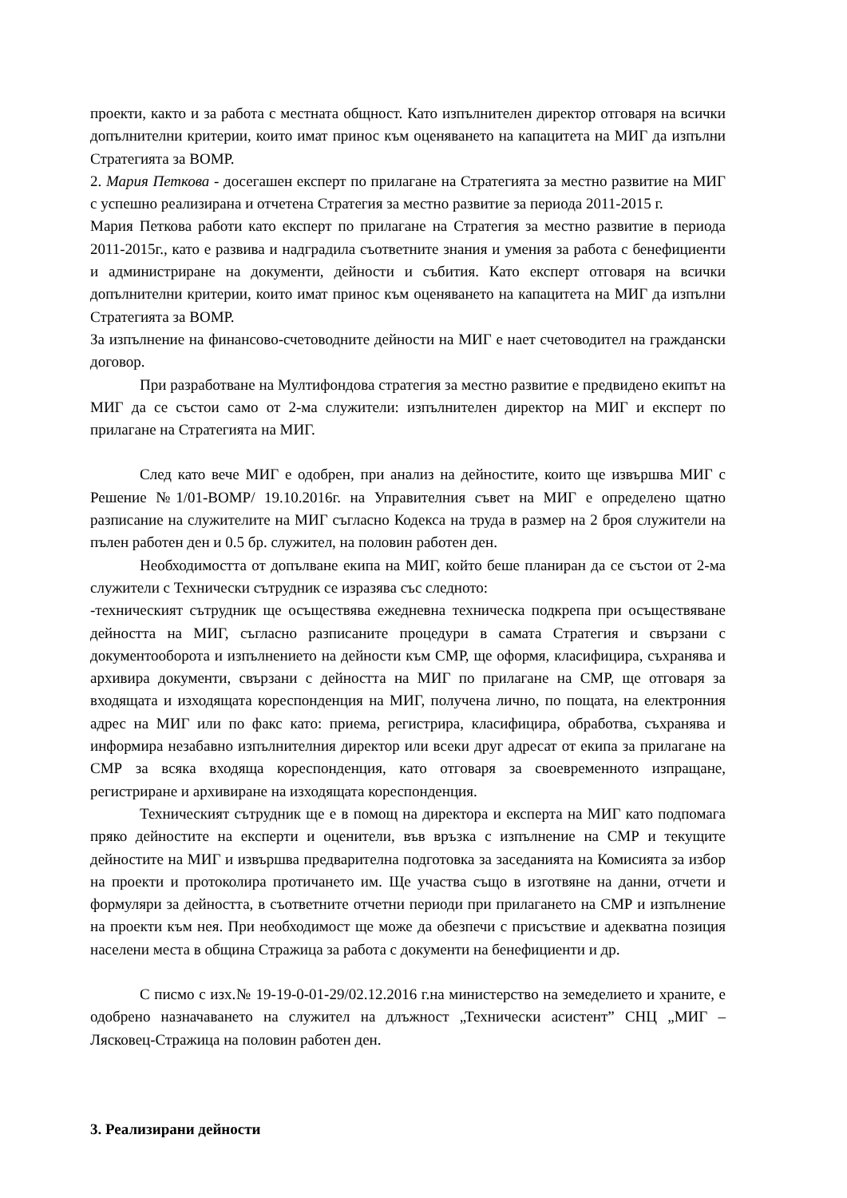проекти, както и за работа с местната общност. Като изпълнителен директор отговаря на всички допълнителни критерии, които имат принос към оценяването на капацитета на МИГ да изпълни Стратегията за ВОМР.
2. Мария Петкова - досегашен експерт по прилагане на Стратегията за местно развитие на МИГ с успешно реализирана и отчетена Стратегия за местно развитие за периода 2011-2015 г.
Мария Петкова работи като експерт по прилагане на Стратегия за местно развитие в периода 2011-2015г., като е развива и надградила съответните знания и умения за работа с бенефициенти и администриране на документи, дейности и събития. Като експерт отговаря на всички допълнителни критерии, които имат принос към оценяването на капацитета на МИГ да изпълни Стратегията за ВОМР.
За изпълнение на финансово-счетоводните дейности на МИГ е нает счетоводител на граждански договор.
При разработване на Мултифондова стратегия за местно развитие е предвидено екипът на МИГ да се състои само от 2-ма служители: изпълнителен директор на МИГ и експерт по прилагане на Стратегията на МИГ.
След като вече МИГ е одобрен, при анализ на дейностите, които ще извършва МИГ с Решение №1/01-ВОМР/ 19.10.2016г. на Управителния съвет на МИГ е определено щатно разписание на служителите на МИГ съгласно Кодекса на труда в размер на 2 броя служители на пълен работен ден и 0.5 бр. служител, на половин работен ден.
Необходимостта от допълване екипа на МИГ, който беше планиран да се състои от 2-ма служители с Технически сътрудник се изразява със следното:
-техническият сътрудник ще осъществява ежедневна техническа подкрепа при осъществяване дейността на МИГ, съгласно разписаните процедури в самата Стратегия и свързани с документооборота и изпълнението на дейности към СМР, ще оформя, класифицира, съхранява и архивира документи, свързани с дейността на МИГ по прилагане на СМР, ще отговаря за входящата и изходящата кореспонденция на МИГ, получена лично, по пощата, на електронния адрес на МИГ или по факс като: приема, регистрира, класифицира, обработва, съхранява и информира незабавно изпълнителния директор или всеки друг адресат от екипа за прилагане на СМР за всяка входяща кореспонденция, като отговаря за своевременното изпращане, регистриране и архивиране на изходящата кореспонденция.
Техническият сътрудник ще е в помощ на директора и експерта на МИГ като подпомага пряко дейностите на експерти и оценители, във връзка с изпълнение на СМР и текущите дейностите на МИГ и извършва предварителна подготовка за заседанията на Комисията за избор на проекти и протоколира протичането им. Ще участва също в изготвяне на данни, отчети и формуляри за дейността, в съответните отчетни периоди при прилагането на СМР и изпълнение на проекти към нея. При необходимост ще може да обезпечи с присъствие и адекватна позиция населени места в община Стражица за работа с документи на бенефициенти и др.
С писмо с изх.№ 19-19-0-01-29/02.12.2016 г.на министерство на земеделието и храните, е одобрено назначаването на служител на длъжност „Технически асистент” СНЦ „МИГ – Лясковец-Стражица на половин работен ден.
3. Реализирани дейности